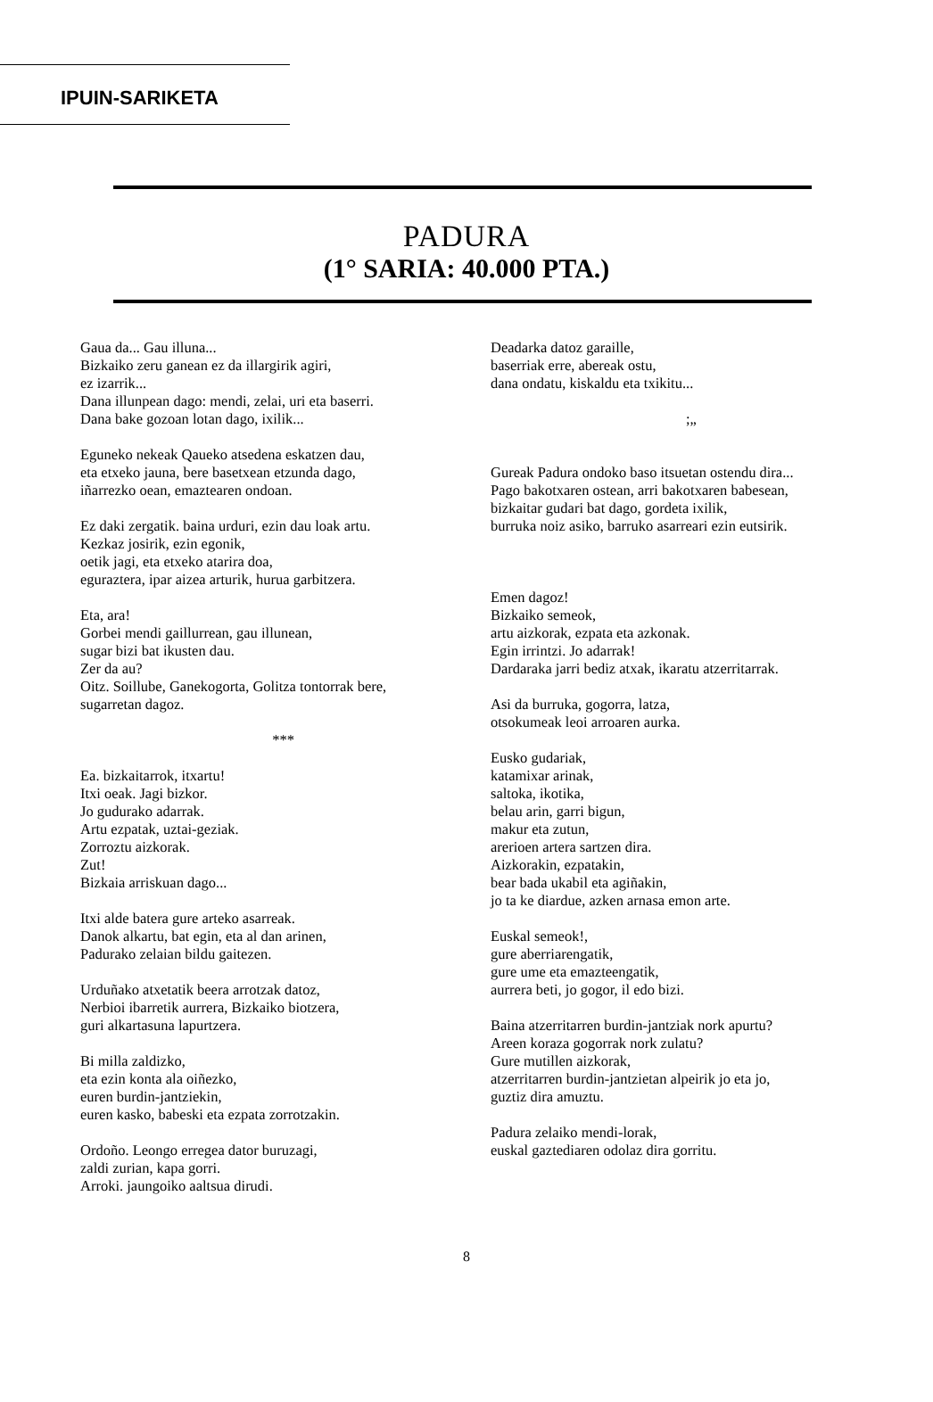IPUIN-SARIKETA
PADURA
(1° SARIA: 40.000 PTA.)
Gaua da... Gau illuna...
Bizkaiko zeru ganean ez da illargirik agiri,
ez izarrik...
Dana illunpean dago: mendi, zelai, uri eta baserri.
Dana bake gozoan lotan dago, ixilik...
Eguneko nekeak Qaueko atsedena eskatzen dau,
eta etxeko jauna, bere basetxean etzunda dago,
iñarrezko oean, emaztearen ondoan.
Ez daki zergatik. baina urduri, ezin dau loak artu.
Kezkaz josirik, ezin egonik,
oetik jagi, eta etxeko atarira doa,
eguraztera, ipar aizea arturik, hurua garbitzera.
Eta, ara!
Gorbei mendi gaillurrean, gau illunean,
sugar bizi bat ikusten dau.
Zer da au?
Oitz. Soillube, Ganekogorta, Golitza tontorrak bere,
sugarretan dagoz.
***
Ea. bizkaitarrok, itxartu!
Itxi oeak. Jagi bizkor.
Jo gudurako adarrak.
Artu ezpatak, uztai-geziak.
Zorroztu aizkorak.
Zut!
Bizkaia arriskuan dago...
Itxi alde batera gure arteko asarreak.
Danok alkartu, bat egin, eta al dan arinen,
Padurako zelaian bildu gaitezen.
Urduñako atxetatik beera arrotzak datoz,
Nerbioi ibarretik aurrera, Bizkaiko biotzera,
guri alkartasuna lapurtzera.
Bi milla zaldizko,
eta ezin konta ala oiñezko,
euren burdin-jantziekin,
euren kasko, babeski eta ezpata zorrotzakin.
Ordoño. Leongo erregea dator buruzagi,
zaldi zurian, kapa gorri.
Arroki. jaungoiko aaltsua dirudi.
Deadarka datoz garaille,
baserriak erre, abereak ostu,
dana ondatu, kiskaldu eta txikitu...
;„
Gureak Padura ondoko baso itsuetan ostendu dira...
Pago bakotxaren ostean, arri bakotxaren babesean,
bizkaitar gudari bat dago, gordeta ixilik,
burruka noiz asiko, barruko asarreari ezin eutsirik.
Emen dagoz!
Bizkaiko semeok,
artu aizkorak, ezpata eta azkonak.
Egin irrintzi. Jo adarrak!
Dardaraka jarri bediz atxak, ikaratu atzerritarrak.
Asi da burruka, gogorra, latza,
otsokumeak leoi arroaren aurka.
Eusko gudariak,
katamixar arinak,
saltoka, ikotika,
belau arin, garri bigun,
makur eta zutun,
arerioen artera sartzen dira.
Aizkorakin, ezpatakin,
bear bada ukabil eta agiñakin,
jo ta ke diardue, azken arnasa emon arte.
Euskal semeok!,
gure aberriarengatik,
gure ume eta emazteengatik,
aurrera beti, jo gogor, il edo bizi.
Baina atzerritarren burdin-jantziak nork apurtu?
Areen koraza gogorrak nork zulatu?
Gure mutillen aizkorak,
atzerritarren burdin-jantzietan alpeirik jo eta jo,
guztiz dira amuztu.
Padura zelaiko mendi-lorak,
euskal gaztediaren odolaz dira gorritu.
8